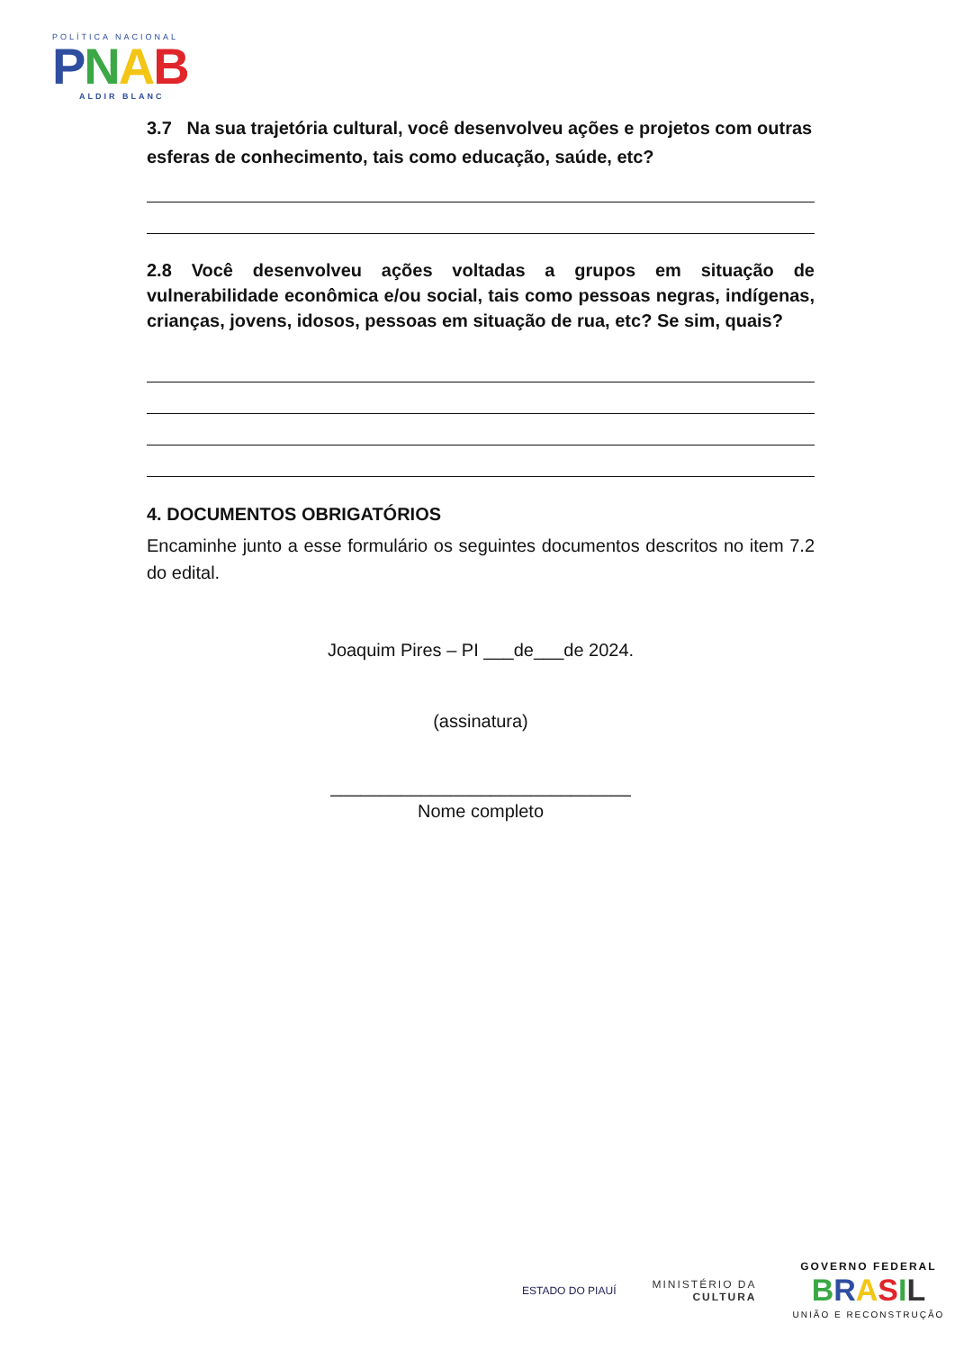POLÍTICA NACIONAL
PNAB
ALDIR BLANC
3.7 Na sua trajetória cultural, você desenvolveu ações e projetos com outras esferas de conhecimento, tais como educação, saúde, etc?
2.8 Você desenvolveu ações voltadas a grupos em situação de vulnerabilidade econômica e/ou social, tais como pessoas negras, indígenas, crianças, jovens, idosos, pessoas em situação de rua, etc? Se sim, quais?
4. DOCUMENTOS OBRIGATÓRIOS
Encaminhe junto a esse formulário os seguintes documentos descritos no item 7.2 do edital.
Joaquim Pires – PI ___de___de 2024.
(assinatura)
______________________________
Nome completo
ESTADO DO PIAUÍ
MINISTÉRIO DA
CULTURA
GOVERNO FEDERAL
BRASIL
UNIÃO E RECONSTRUÇÃO